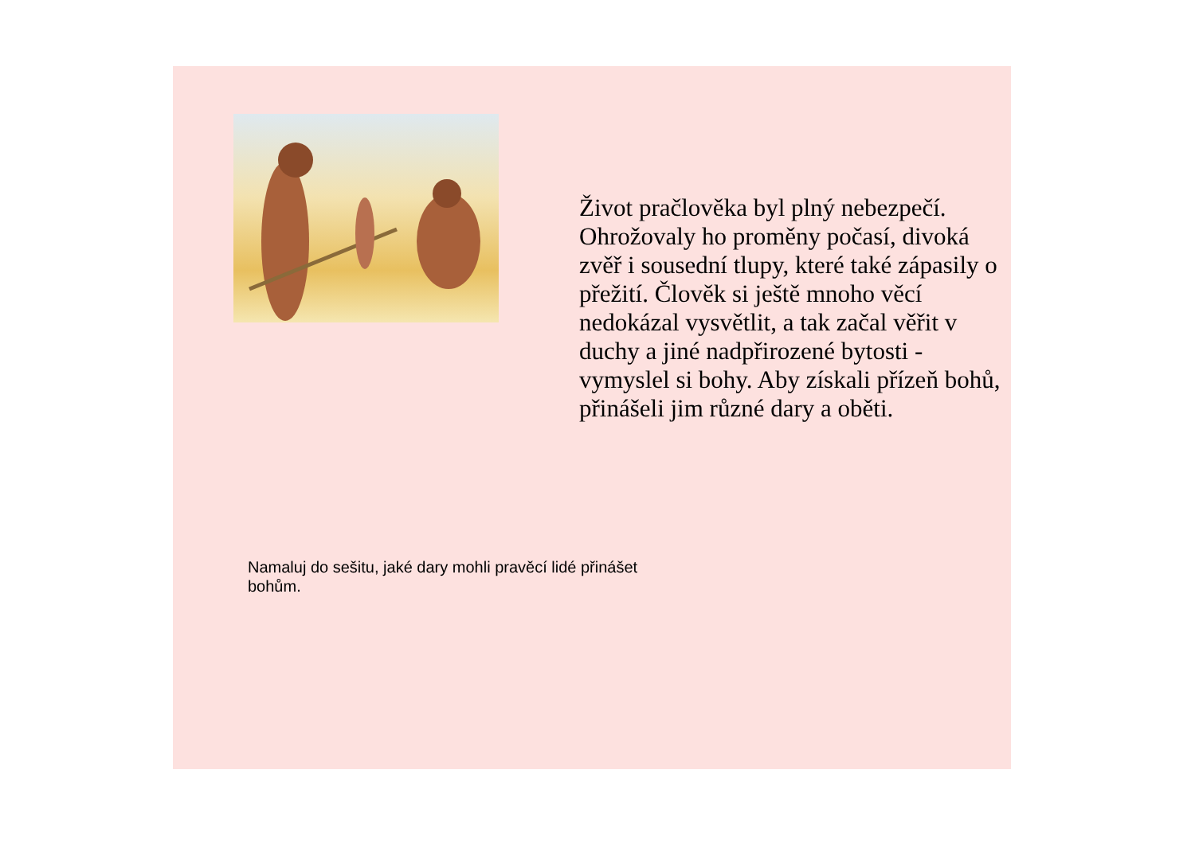Život pračlověka byl plný nebezpečí. Ohrožovaly ho proměny počasí, divoká zvěř i sousední tlupy, které také zápasily o přežití. Člověk si ještě mnoho věcí nedokázal vysvětlit, a tak začal věřit v duchy a jiné nadpřirozené bytosti - vymyslel si bohy. Aby získali přízeň bohů, přinášeli jim různé dary a oběti.
Namaluj do sešitu, jaké dary mohli pravěcí lidé přinášet bohům.